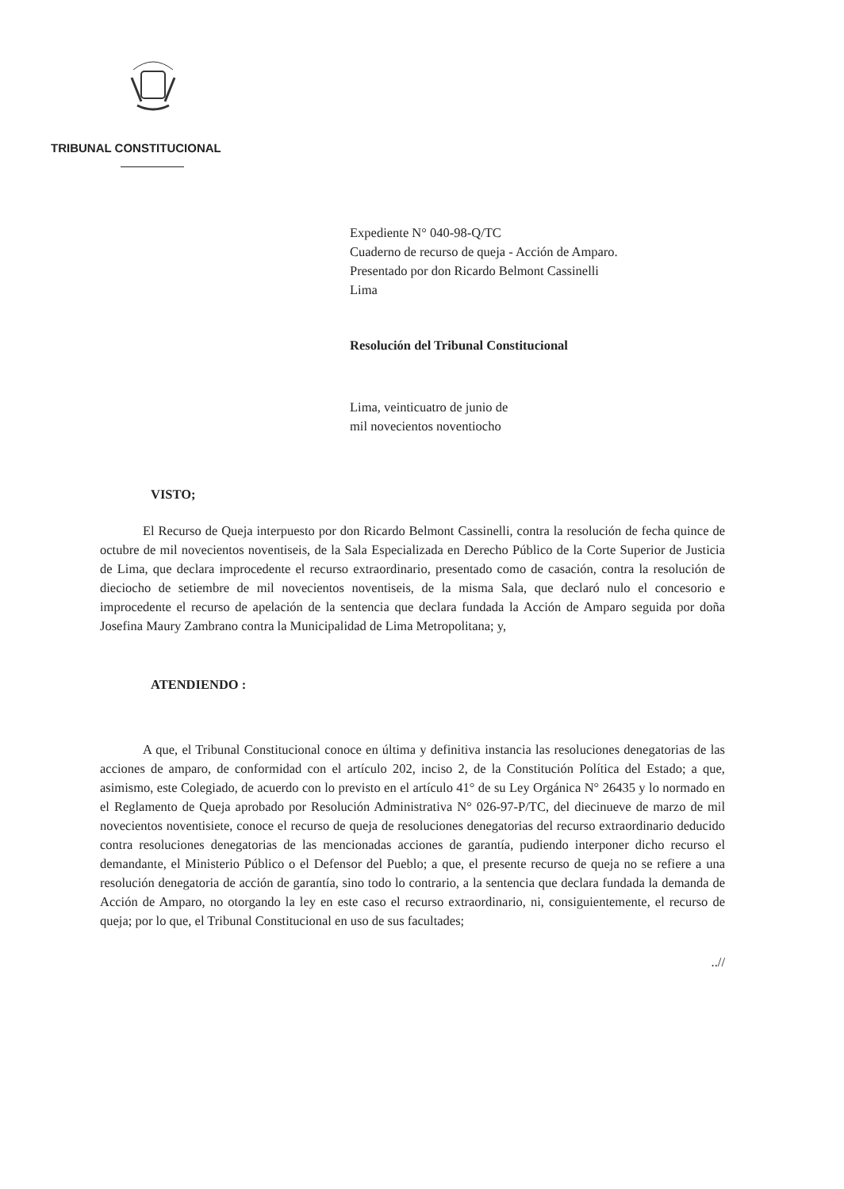TRIBUNAL CONSTITUCIONAL
Expediente N° 040-98-Q/TC
Cuaderno de recurso de queja - Acción de Amparo.
Presentado por don Ricardo Belmont Cassinelli
Lima
Resolución del Tribunal Constitucional
Lima, veinticuatro de junio de
mil novecientos noventiocho
VISTO;
El Recurso de Queja interpuesto por don Ricardo Belmont Cassinelli, contra la resolución de fecha quince de octubre de mil novecientos noventiseis, de la Sala Especializada en Derecho Público de la Corte Superior de Justicia de Lima, que declara improcedente el recurso extraordinario, presentado como de casación, contra la resolución de dieciocho de setiembre de mil novecientos noventiseis, de la misma Sala, que declaró nulo el concesorio e improcedente el recurso de apelación de la sentencia que declara fundada la Acción de Amparo seguida por doña Josefina Maury Zambrano contra la Municipalidad de Lima Metropolitana; y,
ATENDIENDO :
A que, el Tribunal Constitucional conoce en última y definitiva instancia las resoluciones denegatorias de las acciones de amparo, de conformidad con el artículo 202, inciso 2, de la Constitución Política del Estado; a que, asimismo, este Colegiado, de acuerdo con lo previsto en el artículo 41° de su Ley Orgánica N° 26435 y lo normado en el Reglamento de Queja aprobado por Resolución Administrativa N° 026-97-P/TC, del diecinueve de marzo de mil novecientos noventisiete, conoce el recurso de queja de resoluciones denegatorias del recurso extraordinario deducido contra resoluciones denegatorias de las mencionadas acciones de garantía, pudiendo interponer dicho recurso el demandante, el Ministerio Público o el Defensor del Pueblo; a que, el presente recurso de queja no se refiere a una resolución denegatoria de acción de garantía, sino todo lo contrario, a la sentencia que declara fundada la demanda de Acción de Amparo, no otorgando la ley en este caso el recurso extraordinario, ni, consiguientemente, el recurso de queja; por lo que, el Tribunal Constitucional en uso de sus facultades;
..//